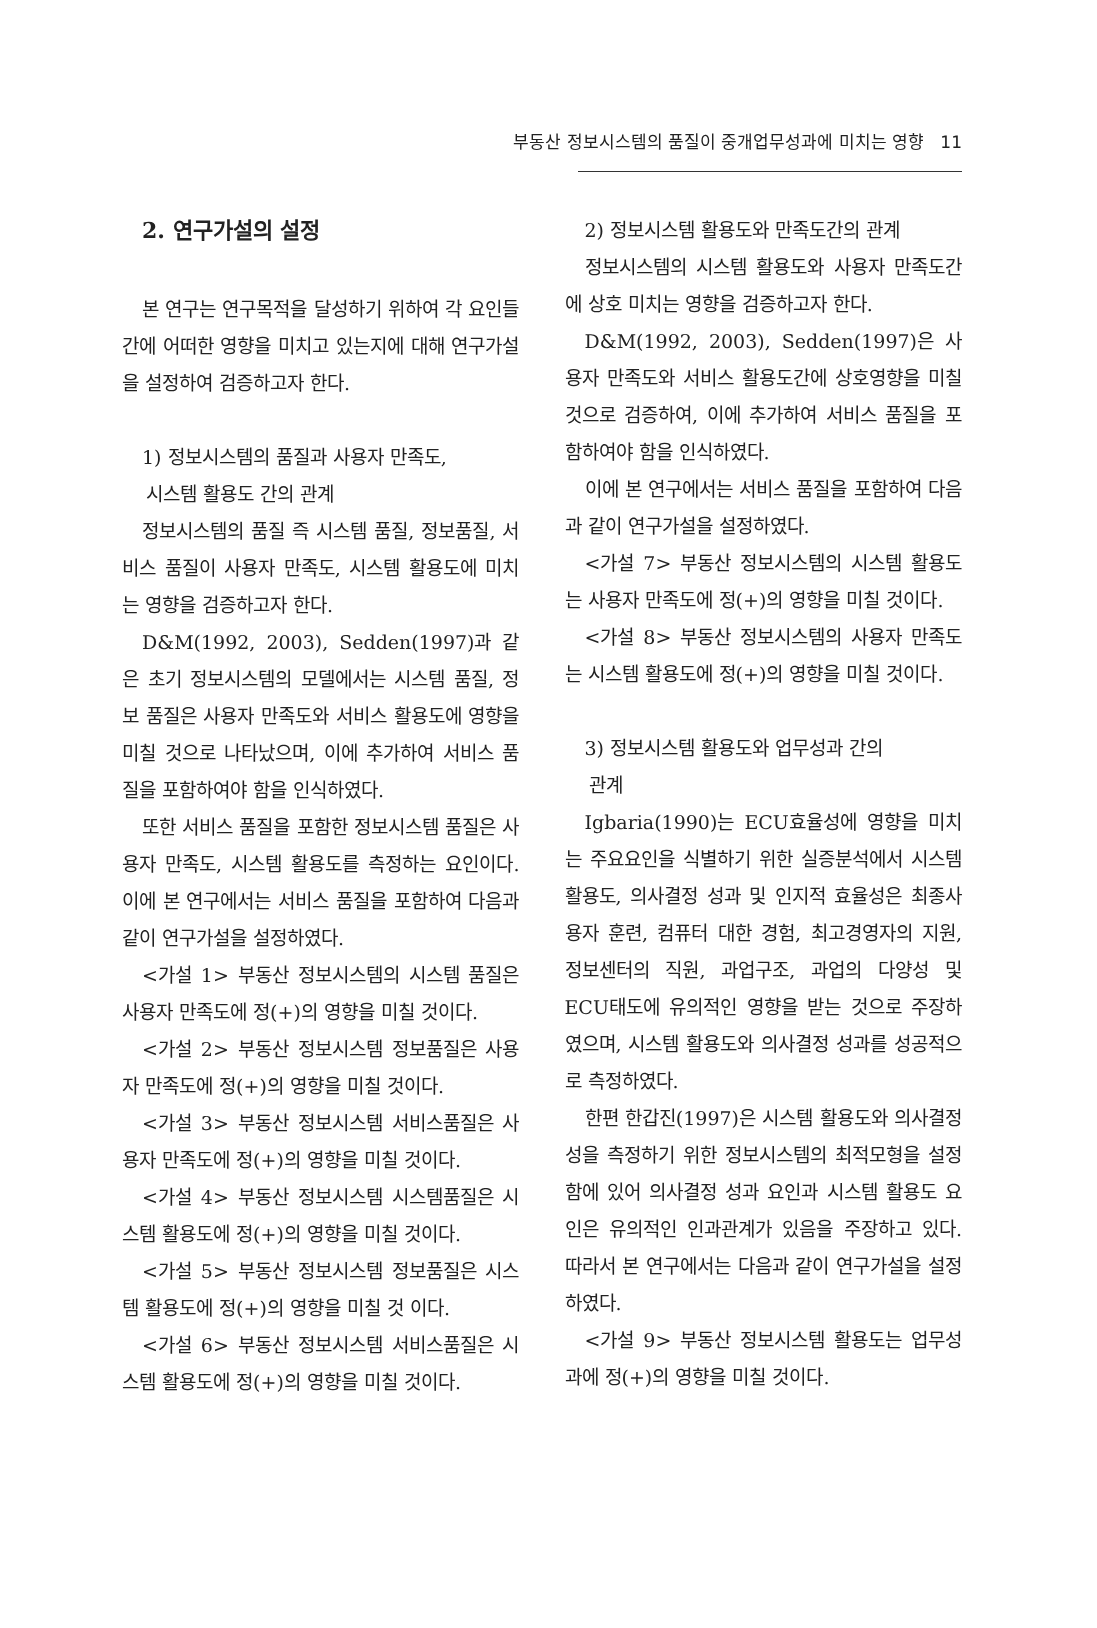부동산 정보시스템의 품질이 중개업무성과에 미치는 영향 11
2. 연구가설의 설정
본 연구는 연구목적을 달성하기 위하여 각 요인들 간에 어떠한 영향을 미치고 있는지에 대해 연구가설을 설정하여 검증하고자 한다.
1) 정보시스템의 품질과 사용자 만족도,
시스템 활용도 간의 관계
정보시스템의 품질 즉 시스템 품질, 정보품질, 서비스 품질이 사용자 만족도, 시스템 활용도에 미치는 영향을 검증하고자 한다.
D&M(1992, 2003), Sedden(1997)과 같은 초기 정보시스템의 모델에서는 시스템 품질, 정보 품질은 사용자 만족도와 서비스 활용도에 영향을 미칠 것으로 나타났으며, 이에 추가하여 서비스 품질을 포함하여야 함을 인식하였다.
또한 서비스 품질을 포함한 정보시스템 품질은 사용자 만족도, 시스템 활용도를 측정하는 요인이다. 이에 본 연구에서는 서비스 품질을 포함하여 다음과 같이 연구가설을 설정하였다.
<가설 1> 부동산 정보시스템의 시스템 품질은 사용자 만족도에 정(+)의 영향을 미칠 것이다.
<가설 2> 부동산 정보시스템 정보품질은 사용자 만족도에 정(+)의 영향을 미칠 것이다.
<가설 3> 부동산 정보시스템 서비스품질은 사용자 만족도에 정(+)의 영향을 미칠 것이다.
<가설 4> 부동산 정보시스템 시스템품질은 시스템 활용도에 정(+)의 영향을 미칠 것이다.
<가설 5> 부동산 정보시스템 정보품질은 시스템 활용도에 정(+)의 영향을 미칠 것 이다.
<가설 6> 부동산 정보시스템 서비스품질은 시스템 활용도에 정(+)의 영향을 미칠 것이다.
2) 정보시스템 활용도와 만족도간의 관계
정보시스템의 시스템 활용도와 사용자 만족도간에 상호 미치는 영향을 검증하고자 한다.
D&M(1992, 2003), Sedden(1997)은 사용자 만족도와 서비스 활용도간에 상호영향을 미칠 것으로 검증하여, 이에 추가하여 서비스 품질을 포함하여야 함을 인식하였다.
이에 본 연구에서는 서비스 품질을 포함하여 다음과 같이 연구가설을 설정하였다.
<가설 7> 부동산 정보시스템의 시스템 활용도는 사용자 만족도에 정(+)의 영향을 미칠 것이다.
<가설 8> 부동산 정보시스템의 사용자 만족도는 시스템 활용도에 정(+)의 영향을 미칠 것이다.
3) 정보시스템 활용도와 업무성과 간의
관계
Igbaria(1990)는 ECU효율성에 영향을 미치는 주요요인을 식별하기 위한 실증분석에서 시스템 활용도, 의사결정 성과 및 인지적 효율성은 최종사용자 훈련, 컴퓨터 대한 경험, 최고경영자의 지원, 정보센터의 직원, 과업구조, 과업의 다양성 및 ECU태도에 유의적인 영향을 받는 것으로 주장하였으며, 시스템 활용도와 의사결정 성과를 성공적으로 측정하였다.
한편 한갑진(1997)은 시스템 활용도와 의사결정성을 측정하기 위한 정보시스템의 최적모형을 설정함에 있어 의사결정 성과 요인과 시스템 활용도 요인은 유의적인 인과관계가 있음을 주장하고 있다. 따라서 본 연구에서는 다음과 같이 연구가설을 설정하였다.
<가설 9> 부동산 정보시스템 활용도는 업무성과에 정(+)의 영향을 미칠 것이다.